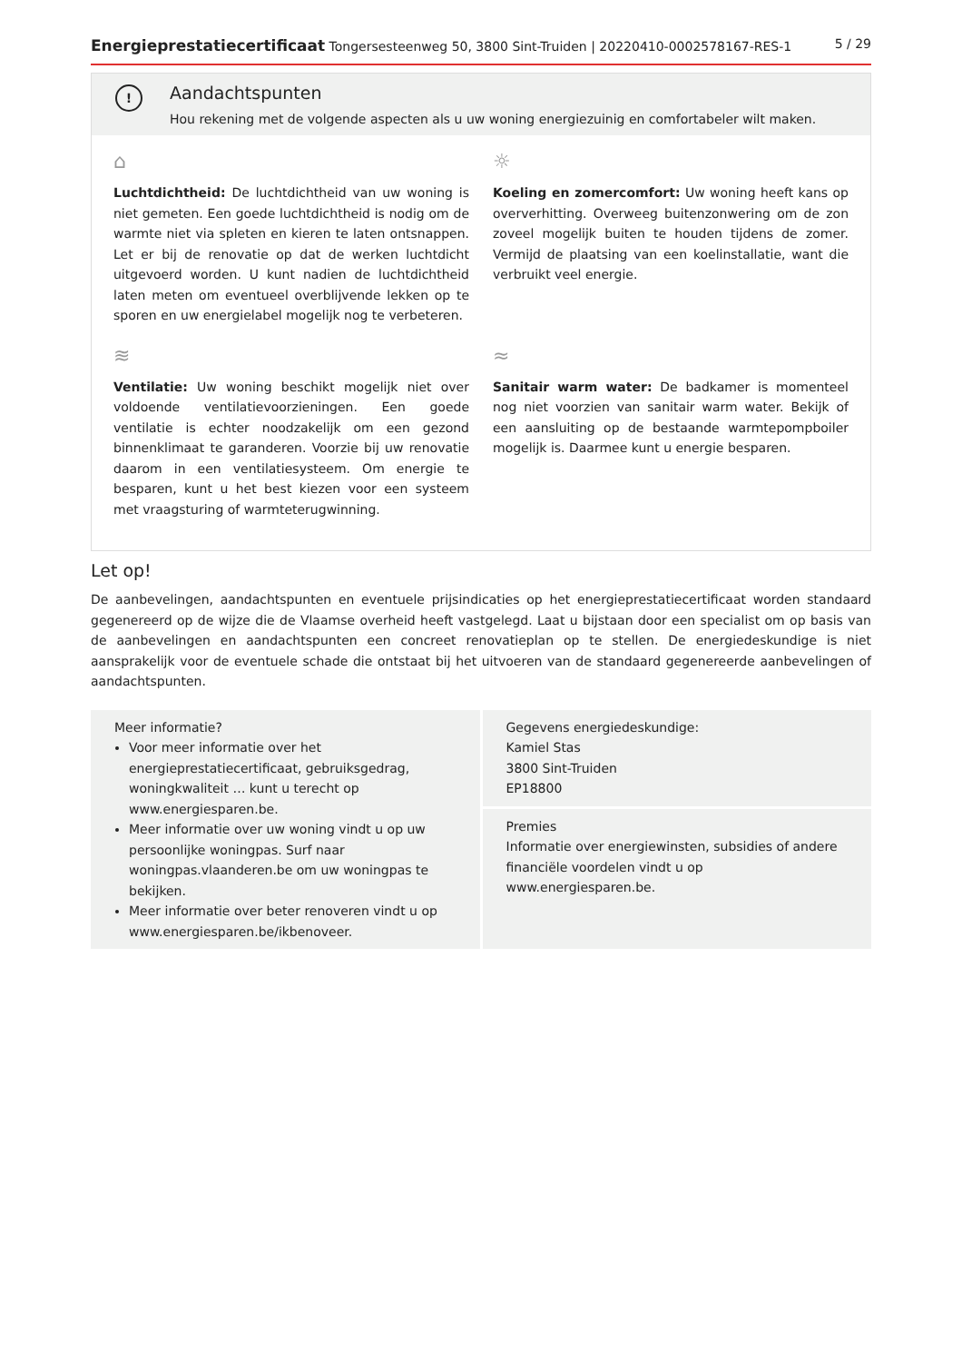Energieprestatiecertificaat Tongersesteenweg 50, 3800 Sint-Truiden | 20220410-0002578167-RES-1 5 / 29
!
Aandachtspunten
Hou rekening met de volgende aspecten als u uw woning energiezuinig en comfortabeler wilt maken.
⌂
Luchtdichtheid: De luchtdichtheid van uw woning is niet gemeten. Een goede luchtdichtheid is nodig om de warmte niet via spleten en kieren te laten ontsnappen. Let er bij de renovatie op dat de werken luchtdicht uitgevoerd worden. U kunt nadien de luchtdichtheid laten meten om eventueel overblijvende lekken op te sporen en uw energielabel mogelijk nog te verbeteren.
☼
Koeling en zomercomfort: Uw woning heeft kans op oververhitting. Overweeg buitenzonwering om de zon zoveel mogelijk buiten te houden tijdens de zomer. Vermijd de plaatsing van een koelinstallatie, want die verbruikt veel energie.
≋
Ventilatie: Uw woning beschikt mogelijk niet over voldoende ventilatievoorzieningen. Een goede ventilatie is echter noodzakelijk om een gezond binnenklimaat te garanderen. Voorzie bij uw renovatie daarom in een ventilatiesysteem. Om energie te besparen, kunt u het best kiezen voor een systeem met vraagsturing of warmteterugwinning.
≈
Sanitair warm water: De badkamer is momenteel nog niet voorzien van sanitair warm water. Bekijk of een aansluiting op de bestaande warmtepompboiler mogelijk is. Daarmee kunt u energie besparen.
Let op!
De aanbevelingen, aandachtspunten en eventuele prijsindicaties op het energieprestatiecertificaat worden standaard gegenereerd op de wijze die de Vlaamse overheid heeft vastgelegd. Laat u bijstaan door een specialist om op basis van de aanbevelingen en aandachtspunten een concreet renovatieplan op te stellen. De energiedeskundige is niet aansprakelijk voor de eventuele schade die ontstaat bij het uitvoeren van de standaard gegenereerde aanbevelingen of aandachtspunten.
Meer informatie?
Voor meer informatie over het energieprestatiecertificaat, gebruiksgedrag, woningkwaliteit … kunt u terecht op www.energiesparen.be.
Meer informatie over uw woning vindt u op uw persoonlijke woningpas. Surf naar woningpas.vlaanderen.be om uw woningpas te bekijken.
Meer informatie over beter renoveren vindt u op www.energiesparen.be/ikbenoveer.
Gegevens energiedeskundige:
Kamiel Stas
3800 Sint-Truiden
EP18800
Premies
Informatie over energiewinsten, subsidies of andere financiële voordelen vindt u op www.energiesparen.be.